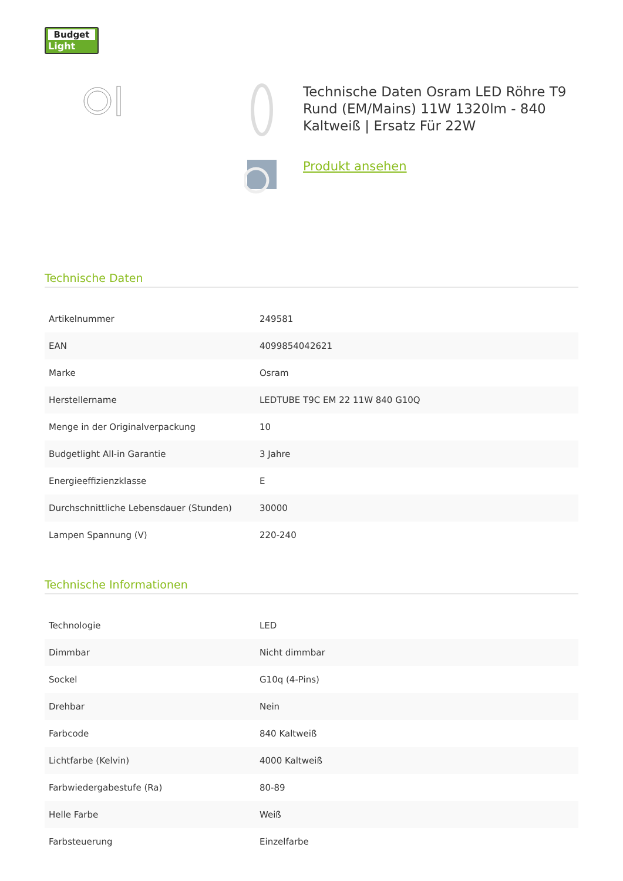Budget Light
Technische Daten Osram LED Röhre T9 Rund (EM/Mains) 11W 1320lm - 840 Kaltweiß | Ersatz Für 22W
Produkt ansehen
Technische Daten
| Artikelnummer | 249581 |
| EAN | 4099854042621 |
| Marke | Osram |
| Herstellername | LEDTUBE T9C EM 22 11W 840 G10Q |
| Menge in der Originalverpackung | 10 |
| Budgetlight All-in Garantie | 3 Jahre |
| Energieeffizienzklasse | E |
| Durchschnittliche Lebensdauer (Stunden) | 30000 |
| Lampen Spannung (V) | 220-240 |
Technische Informationen
| Technologie | LED |
| Dimmbar | Nicht dimmbar |
| Sockel | G10q (4-Pins) |
| Drehbar | Nein |
| Farbcode | 840 Kaltweiß |
| Lichtfarbe (Kelvin) | 4000 Kaltweiß |
| Farbwiedergabestufe (Ra) | 80-89 |
| Helle Farbe | Weiß |
| Farbsteuerung | Einzelfarbe |